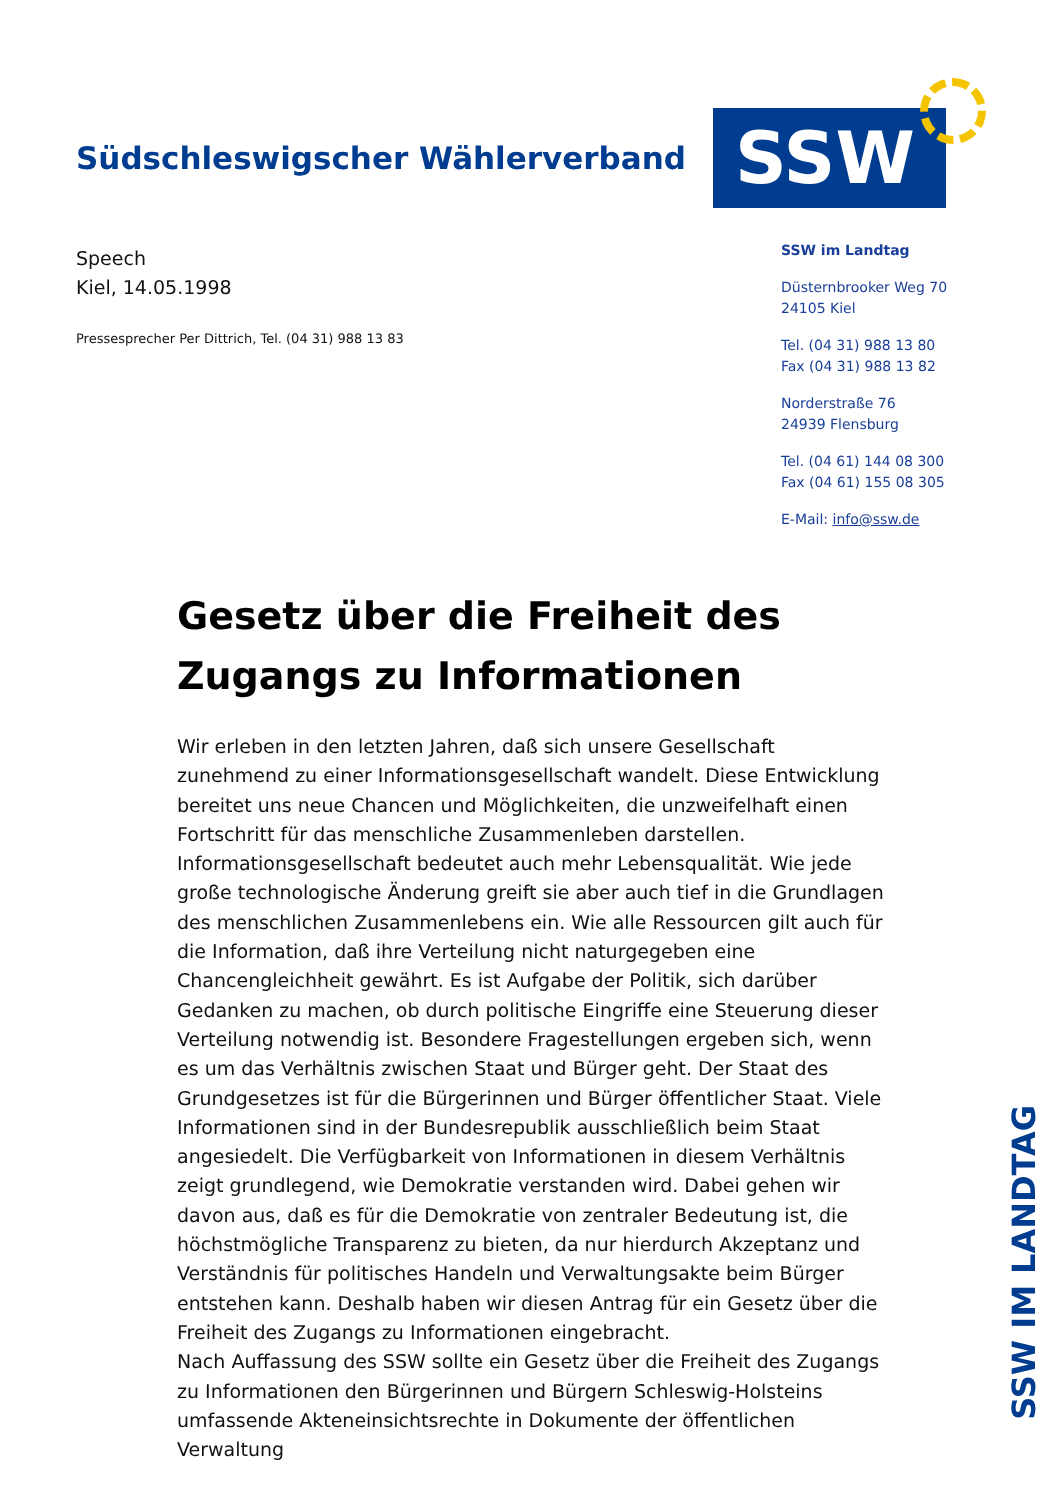Südschleswigscher Wählerverband
SSW
Speech
Kiel, 14.05.1998
Pressesprecher Per Dittrich, Tel. (04 31) 988 13 83
SSW im Landtag
Düsternbrooker Weg 70
24105 Kiel
Tel. (04 31) 988 13 80
Fax (04 31) 988 13 82
Norderstraße 76
24939 Flensburg
Tel. (04 61) 144 08 300
Fax (04 61) 155 08 305
E-Mail: info@ssw.de
Gesetz über die Freiheit des Zugangs zu Informationen
Wir erleben in den letzten Jahren, daß sich unsere Gesellschaft zunehmend zu einer Informationsgesellschaft wandelt. Diese Entwicklung bereitet uns neue Chancen und Möglichkeiten, die unzweifelhaft einen Fortschritt für das menschliche Zusammenleben darstellen. Informationsgesellschaft bedeutet auch mehr Lebensqualität. Wie jede große technologische Änderung greift sie aber auch tief in die Grundlagen des menschlichen Zusammenlebens ein. Wie alle Ressourcen gilt auch für die Information, daß ihre Verteilung nicht naturgegeben eine Chancengleichheit gewährt. Es ist Aufgabe der Politik, sich darüber Gedanken zu machen, ob durch politische Eingriffe eine Steuerung dieser Verteilung notwendig ist. Besondere Fragestellungen ergeben sich, wenn es um das Verhältnis zwischen Staat und Bürger geht. Der Staat des Grundgesetzes ist für die Bürgerinnen und Bürger öffentlicher Staat. Viele Informationen sind in der Bundesrepublik ausschließlich beim Staat angesiedelt. Die Verfügbarkeit von Informationen in diesem Verhältnis zeigt grundlegend, wie Demokratie verstanden wird. Dabei gehen wir davon aus, daß es für die Demokratie von zentraler Bedeutung ist, die höchstmögliche Transparenz zu bieten, da nur hierdurch Akzeptanz und Verständnis für politisches Handeln und Verwaltungsakte beim Bürger entstehen kann. Deshalb haben wir diesen Antrag für ein Gesetz über die Freiheit des Zugangs zu Informationen eingebracht.
Nach Auffassung des SSW sollte ein Gesetz über die Freiheit des Zugangs zu Informationen den Bürgerinnen und Bürgern Schleswig-Holsteins umfassende Akteneinsichtsrechte in Dokumente der öffentlichen Verwaltung
SSW IM LANDTAG